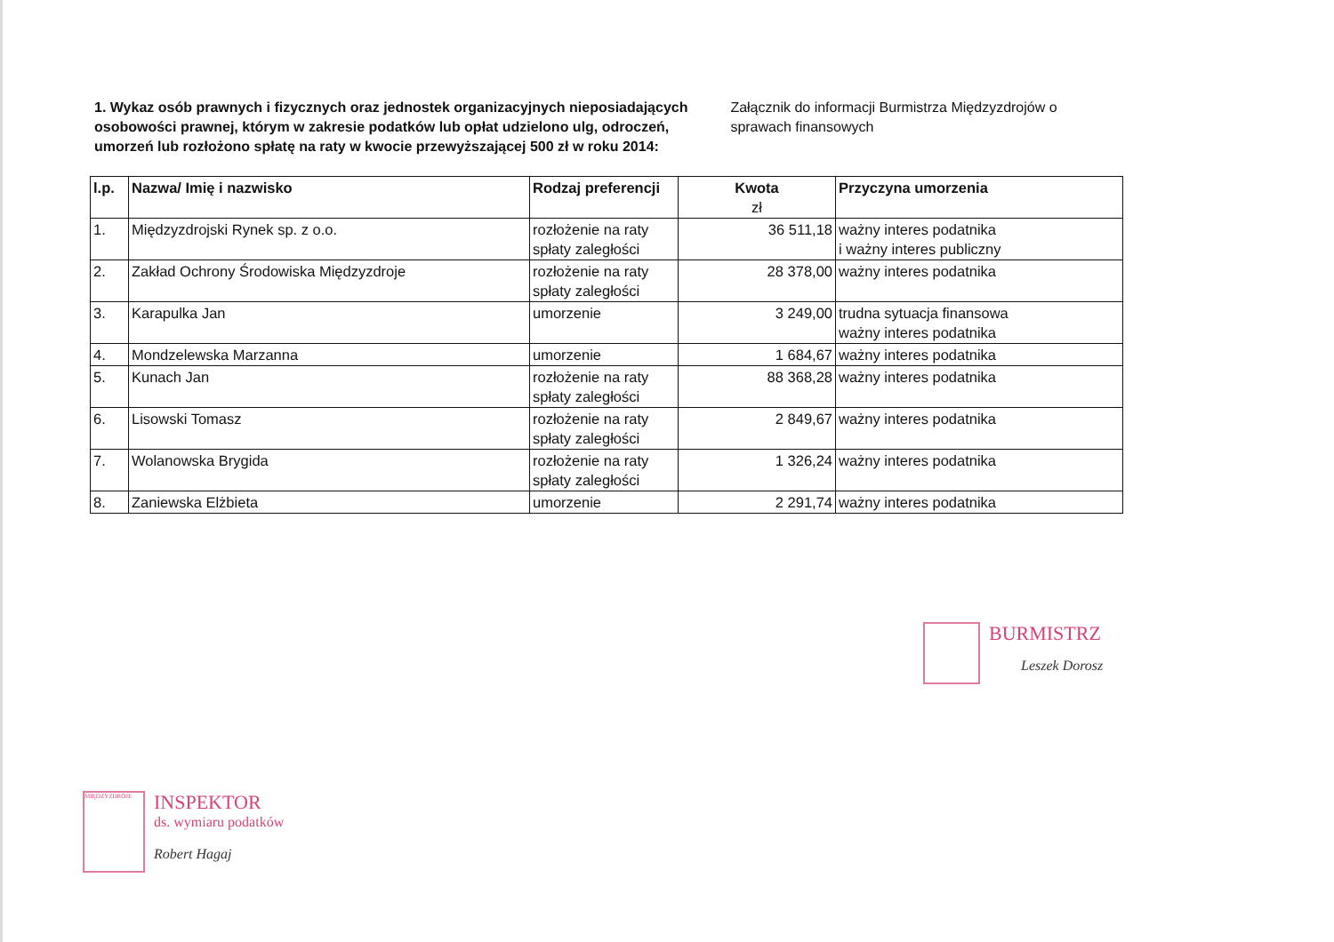1. Wykaz osób prawnych i fizycznych oraz jednostek organizacyjnych nieposiadających osobowości prawnej, którym w zakresie podatków lub opłat udzielono ulg, odroczeń, umorzeń lub rozłożono spłatę na raty w kwocie przewyższającej 500 zł w roku 2014:
Załącznik do informacji Burmistrza Międzyzdrojów o sprawach finansowych
| l.p. | Nazwa/ Imię i nazwisko | Rodzaj preferencji | Kwota zł | Przyczyna umorzenia |
| --- | --- | --- | --- | --- |
| 1. | Międzyzdrojski Rynek sp. z o.o. | rozłożenie na raty spłaty zaległości | 36 511,18 | ważny interes podatnika i ważny interes publiczny |
| 2. | Zakład Ochrony Środowiska Międzyzdroje | rozłożenie na raty spłaty zaległości | 28 378,00 | ważny interes podatnika |
| 3. | Karapulka Jan | umorzenie | 3 249,00 | trudna sytuacja finansowa ważny interes podatnika |
| 4. | Mondzelewska Marzanna | umorzenie | 1 684,67 | ważny interes podatnika |
| 5. | Kunach Jan | rozłożenie na raty spłaty zaległości | 88 368,28 | ważny interes podatnika |
| 6. | Lisowski Tomasz | rozłożenie na raty spłaty zaległości | 2 849,67 | ważny interes podatnika |
| 7. | Wolanowska Brygida | rozłożenie na raty spłaty zaległości | 1 326,24 | ważny interes podatnika |
| 8. | Zaniewska Elżbieta | umorzenie | 2 291,74 | ważny interes podatnika |
BURMISTRZ
Leszek Dorosz
MIĘDZYZDROJE INSPEKTOR
ds. wymiaru podatków
Robert Hagaj